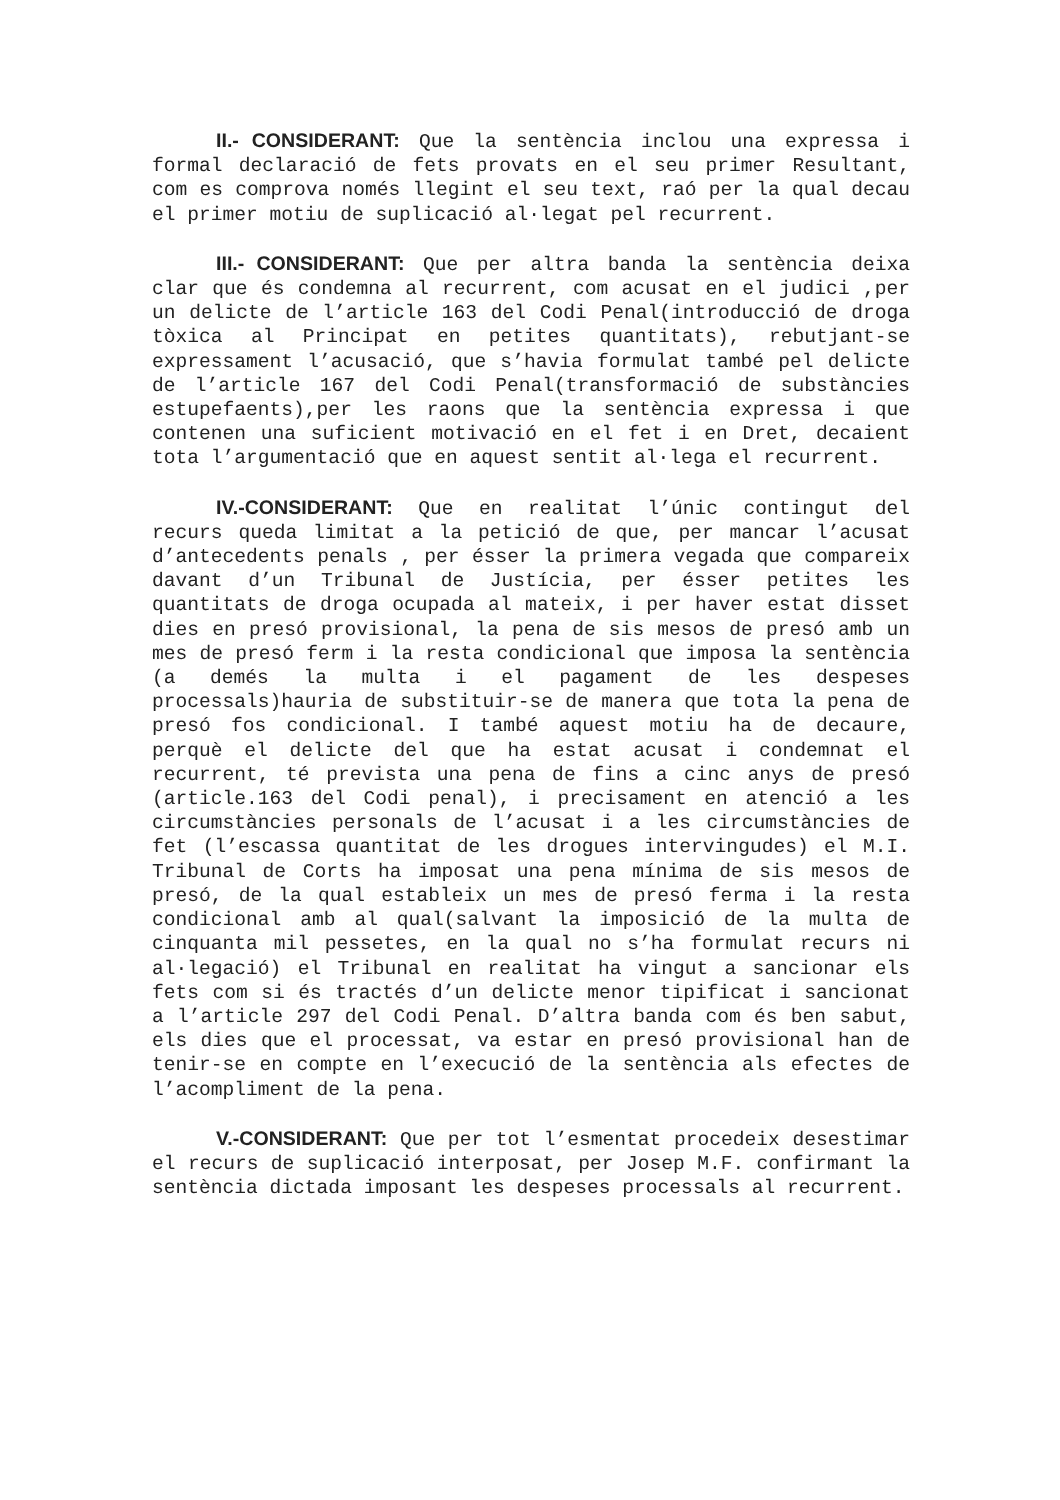II.- CONSIDERANT: Que la sentència inclou una expressa i formal declaració de fets provats en el seu primer Resultant, com es comprova només llegint el seu text, raó per la qual decau el primer motiu de suplicació al·legat pel recurrent.
III.- CONSIDERANT: Que per altra banda la sentència deixa clar que és condemna al recurrent, com acusat en el judici ,per un delicte de l’article 163 del Codi Penal(introducció de droga tòxica al Principat en petites quantitats), rebutjant-se expressament l’acusació, que s’havia formulat també pel delicte de l’article 167 del Codi Penal(transformació de substàncies estupefaents),per les raons que la sentència expressa i que contenen una suficient motivació en el fet i en Dret, decaient tota l’argumentació que en aquest sentit al·lega el recurrent.
IV.-CONSIDERANT: Que en realitat l’únic contingut del recurs queda limitat a la petició de que, per mancar l’acusat d’antecedents penals , per ésser la primera vegada que compareix davant d’un Tribunal de Justícia, per ésser petites les quantitats de droga ocupada al mateix, i per haver estat disset dies en presó provisional, la pena de sis mesos de presó amb un mes de presó ferm i la resta condicional que imposa la sentència (a demés la multa i el pagament de les despeses processals)hauria de substituir-se de manera que tota la pena de presó fos condicional. I també aquest motiu ha de decaure, perquè el delicte del que ha estat acusat i condemnat el recurrent, té prevista una pena de fins a cinc anys de presó (article.163 del Codi penal), i precisament en atenció a les circumstàncies personals de l’acusat i a les circumstàncies de fet (l’escassa quantitat de les drogues intervingudes) el M.I. Tribunal de Corts ha imposat una pena mínima de sis mesos de presó, de la qual estableix un mes de presó ferma i la resta condicional amb al qual(salvant la imposició de la multa de cinquanta mil pessetes, en la qual no s’ha formulat recurs ni al·legació) el Tribunal en realitat ha vingut a sancionar els fets com si és tractés d’un delicte menor tipificat i sancionat a l’article 297 del Codi Penal. D’altra banda com és ben sabut, els dies que el processat, va estar en presó provisional han de tenir-se en compte en l’execució de la sentència als efectes de l’acompliment de la pena.
V.-CONSIDERANT: Que per tot l’esmentat procedeix desestimar el recurs de suplicació interposat, per Josep M.F. confirmant la sentència dictada imposant les despeses processals al recurrent.